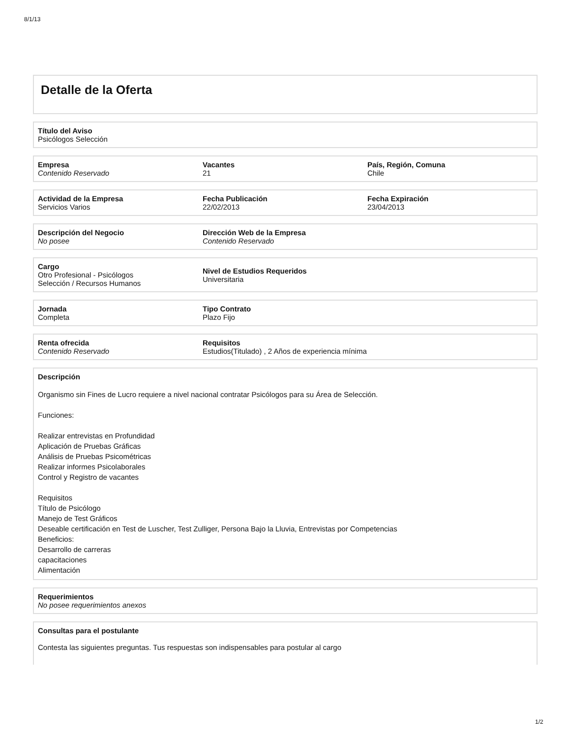8/1/13
Detalle de la Oferta
Título del Aviso
Psicólogos Selección
Empresa
Contenido Reservado
Vacantes
21
País, Región, Comuna
Chile
Actividad de la Empresa
Servicios Varios
Fecha Publicación
22/02/2013
Fecha Expiración
23/04/2013
Descripción del Negocio
No posee
Dirección Web de la Empresa
Contenido Reservado
Cargo
Otro Profesional - Psicólogos
Selección / Recursos Humanos
Nivel de Estudios Requeridos
Universitaria
Jornada
Completa
Tipo Contrato
Plazo Fijo
Renta ofrecida
Contenido Reservado
Requisitos
Estudios(Titulado) , 2 Años de experiencia mínima
Descripción
Organismo sin Fines de Lucro requiere a nivel nacional contratar Psicólogos para su Área de Selección.
Funciones:
Realizar entrevistas en Profundidad
Aplicación de Pruebas Gráficas
Análisis de Pruebas Psicométricas
Realizar informes Psicolaborales
Control y Registro de vacantes
Requisitos
Título de Psicólogo
Manejo de Test Gráficos
Deseable certificación en Test de Luscher, Test Zulliger, Persona Bajo la Lluvia, Entrevistas por Competencias
Beneficios:
Desarrollo de carreras
capacitaciones
Alimentación
Requerimientos
No posee requerimientos anexos
Consultas para el postulante
Contesta las siguientes preguntas. Tus respuestas son indispensables para postular al cargo
1/2